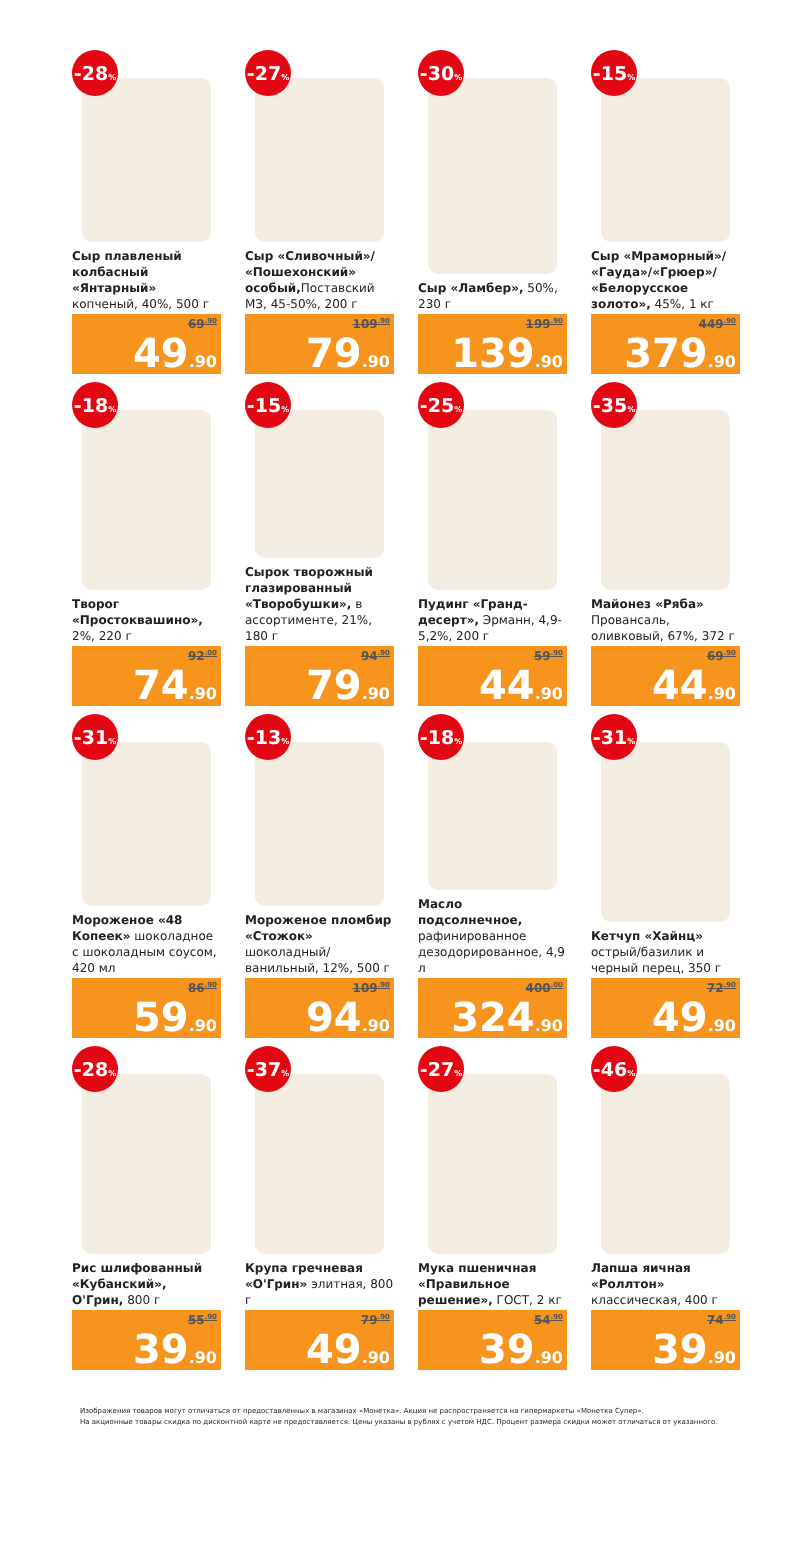-28%
Сыр плавленый колбасный «Янтарный» копченый, 40%, 500 г
69<sup>.90</sup>
49.90
-27%
Сыр «Сливочный»/ «Пошехонский» особый, Поставский МЗ, 45-50%, 200 г
109<sup>.90</sup>
79.90
-30%
Сыр «Ламбер», 50%, 230 г
199<sup>.90</sup>
139.90
-15%
Сыр «Мраморный»/ «Гауда»/«Грюер»/ «Белорусское золото», 45%, 1 кг
449<sup>.90</sup>
379.90
-18%
Творог «Простоквашино», 2%, 220 г
92<sup>.00</sup>
74.90
-15%
Сырок творожный глазированный «Творобушки», в ассортименте, 21%, 180 г
94<sup>.90</sup>
79.90
-25%
Пудинг «Гранд-десерт», Эрманн, 4,9-5,2%, 200 г
59<sup>.90</sup>
44.90
-35%
Майонез «Ряба» Провансаль, оливковый, 67%, 372 г
69<sup>.90</sup>
44.90
-31%
Мороженое «48 Копеек» шоколадное с шоколадным соусом, 420 мл
86<sup>.90</sup>
59.90
-13%
Мороженое пломбир «Стожок» шоколадный/ ванильный, 12%, 500 г
109<sup>.90</sup>
94.90
-18%
Масло подсолнечное, рафинированное дезодорированное, 4,9 л
400<sup>.00</sup>
324.90
-31%
Кетчуп «Хайнц» острый/базилик и черный перец, 350 г
72<sup>.90</sup>
49.90
-28%
Рис шлифованный «Кубанский», О'Грин, 800 г
55<sup>.90</sup>
39.90
-37%
Крупа гречневая «О'Грин» элитная, 800 г
79<sup>.90</sup>
49.90
-27%
Мука пшеничная «Правильное решение», ГОСТ, 2 кг
54<sup>.90</sup>
39.90
-46%
Лапша яичная «Роллтон» классическая, 400 г
74<sup>.90</sup>
39.90
Изображения товаров могут отличаться от предоставленных в магазинах «Монетка». Акция не распространяется на гипермаркеты «Монетка Супер».
На акционные товары скидка по дисконтной карте не предоставляется. Цены указаны в рублях с учетом НДС. Процент размера скидки может отличаться от указанного.